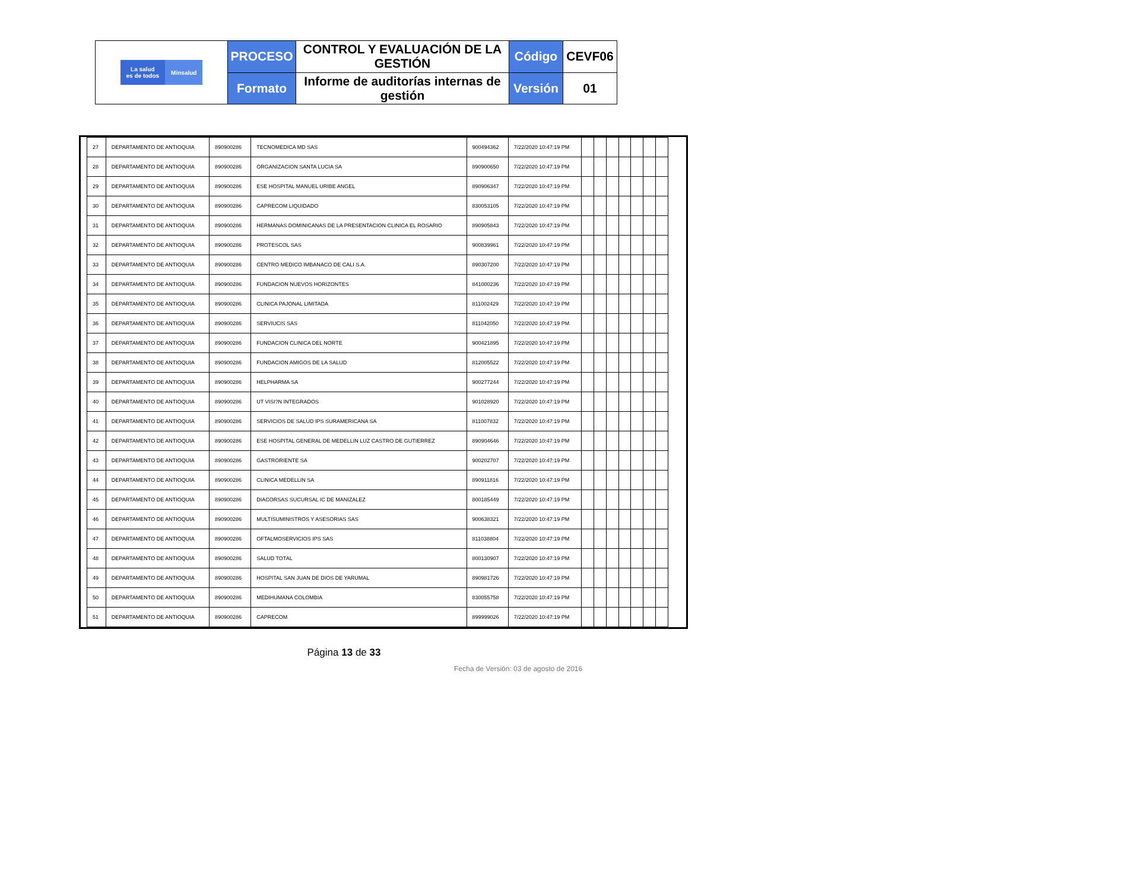| La salud es de todos Minsalud | PROCESO | CONTROL Y EVALUACIÓN DE LA GESTIÓN | Código | CEVF06 |
| | Formato | Informe de auditorías internas de gestión | Versión | 01 |
| 27 | DEPARTAMENTO DE ANTIOQUIA | 890900286 | TECNOMEDICA MD SAS | 900494362 | 7/22/2020 10:47:19 PM | | | | | | | |
| 28 | DEPARTAMENTO DE ANTIOQUIA | 890900286 | ORGANIZACION SANTA LUCIA SA | 890900650 | 7/22/2020 10:47:19 PM | | | | | | | |
| 29 | DEPARTAMENTO DE ANTIOQUIA | 890900286 | ESE HOSPITAL MANUEL URIBE ANGEL | 890906347 | 7/22/2020 10:47:19 PM | | | | | | | |
| 30 | DEPARTAMENTO DE ANTIOQUIA | 890900286 | CAPRECOM LIQUIDADO | 830053105 | 7/22/2020 10:47:19 PM | | | | | | | |
| 31 | DEPARTAMENTO DE ANTIOQUIA | 890900286 | HERMANAS DOMINICANAS DE LA PRESENTACION CLINICA EL ROSARIO | 890905843 | 7/22/2020 10:47:19 PM | | | | | | | |
| 32 | DEPARTAMENTO DE ANTIOQUIA | 890900286 | PROTESCOL SAS | 900839961 | 7/22/2020 10:47:19 PM | | | | | | | |
| 33 | DEPARTAMENTO DE ANTIOQUIA | 890900286 | CENTRO MEDICO IMBANACO DE CALI S.A. | 890307200 | 7/22/2020 10:47:19 PM | | | | | | | |
| 34 | DEPARTAMENTO DE ANTIOQUIA | 890900286 | FUNDACION NUEVOS HORIZONTES | 841000236 | 7/22/2020 10:47:19 PM | | | | | | | |
| 35 | DEPARTAMENTO DE ANTIOQUIA | 890900286 | CLINICA PAJONAL LIMITADA | 811002429 | 7/22/2020 10:47:19 PM | | | | | | | |
| 36 | DEPARTAMENTO DE ANTIOQUIA | 890900286 | SERVIUCIS SAS | 811042050 | 7/22/2020 10:47:19 PM | | | | | | | |
| 37 | DEPARTAMENTO DE ANTIOQUIA | 890900286 | FUNDACION CLINICA DEL NORTE | 900421895 | 7/22/2020 10:47:19 PM | | | | | | | |
| 38 | DEPARTAMENTO DE ANTIOQUIA | 890900286 | FUNDACION AMIGOS DE LA SALUD | 812005522 | 7/22/2020 10:47:19 PM | | | | | | | |
| 39 | DEPARTAMENTO DE ANTIOQUIA | 890900286 | HELPHARMA SA | 900277244 | 7/22/2020 10:47:19 PM | | | | | | | |
| 40 | DEPARTAMENTO DE ANTIOQUIA | 890900286 | UT VISI?N INTEGRADOS | 901028920 | 7/22/2020 10:47:19 PM | | | | | | | |
| 41 | DEPARTAMENTO DE ANTIOQUIA | 890900286 | SERVICIOS DE SALUD IPS SURAMERICANA SA | 811007832 | 7/22/2020 10:47:19 PM | | | | | | | |
| 42 | DEPARTAMENTO DE ANTIOQUIA | 890900286 | ESE HOSPITAL GENERAL DE MEDELLIN LUZ CASTRO DE GUTIERREZ | 890904646 | 7/22/2020 10:47:19 PM | | | | | | | |
| 43 | DEPARTAMENTO DE ANTIOQUIA | 890900286 | GASTRORIENTE SA | 900202707 | 7/22/2020 10:47:19 PM | | | | | | | |
| 44 | DEPARTAMENTO DE ANTIOQUIA | 890900286 | CLINICA MEDELLIN SA | 890911816 | 7/22/2020 10:47:19 PM | | | | | | | |
| 45 | DEPARTAMENTO DE ANTIOQUIA | 890900286 | DIACORSAS SUCURSAL IC DE MANIZALEZ | 800185449 | 7/22/2020 10:47:19 PM | | | | | | | |
| 46 | DEPARTAMENTO DE ANTIOQUIA | 890900286 | MULTISUMINISTROS Y ASESORIAS SAS | 900638321 | 7/22/2020 10:47:19 PM | | | | | | | |
| 47 | DEPARTAMENTO DE ANTIOQUIA | 890900286 | OFTALMOSERVICIOS IPS SAS | 811038804 | 7/22/2020 10:47:19 PM | | | | | | | |
| 48 | DEPARTAMENTO DE ANTIOQUIA | 890900286 | SALUD TOTAL | 800130907 | 7/22/2020 10:47:19 PM | | | | | | | |
| 49 | DEPARTAMENTO DE ANTIOQUIA | 890900286 | HOSPITAL SAN JUAN DE DIOS DE YARUMAL | 890981726 | 7/22/2020 10:47:19 PM | | | | | | | |
| 50 | DEPARTAMENTO DE ANTIOQUIA | 890900286 | MEDIHUMANA COLOMBIA | 830055758 | 7/22/2020 10:47:19 PM | | | | | | | |
| 51 | DEPARTAMENTO DE ANTIOQUIA | 890900286 | CAPRECOM | 899999026 | 7/22/2020 10:47:19 PM | | | | | | | |
Página 13 de 33
Fecha de Versión: 03 de agosto de 2016